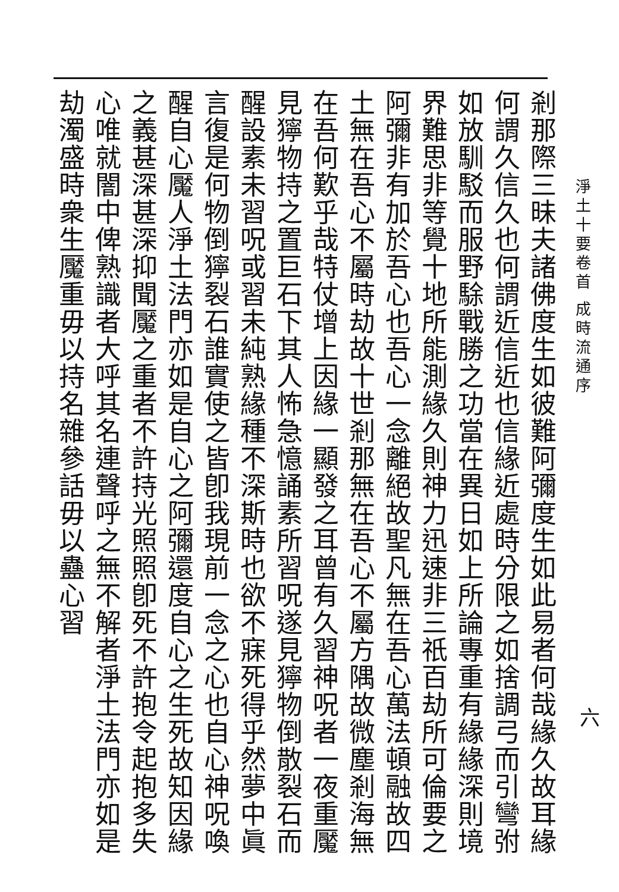淨土十要卷首 成時流通序
六
剎那際三昧夫諸佛度生如彼難阿彌度生如此易者何哉緣久故耳緣何謂久信久也何謂近信近也信緣近處時分限之如捨調弓而引彎弣如放馴駁而服野駼戰勝之功當在異日如上所論專重有緣緣深則境界難思非等覺十地所能測緣久則神力迅速非三祇百劫所可倫要之阿彌非有加於吾心也吾心一念離絕故聖凡無在吾心萬法頓融故四土無在吾心不屬時劫故十世剎那無在吾心不屬方隅故微塵剎海無在吾何歎乎哉特仗增上因緣一顯發之耳曾有久習神呪者一夜重魘見獰物持之置巨石下其人怖急憶誦素所習呪遂見獰物倒散裂石而醒設素未習呪或習未純熟緣種不深斯時也欲不寐死得乎然夢中眞言復是何物倒獰裂石誰實使之皆卽我現前一念之心也自心神呪喚醒自心魘人淨土法門亦如是自心之阿彌還度自心之生死故知因緣之義甚深甚深抑聞魘之重者不許持光照照卽死不許抱令起抱多失心唯就闇中俾熟識者大呼其名連聲呼之無不解者淨土法門亦如是劫濁盛時衆生魘重毋以持名雜參話毋以蠱心習